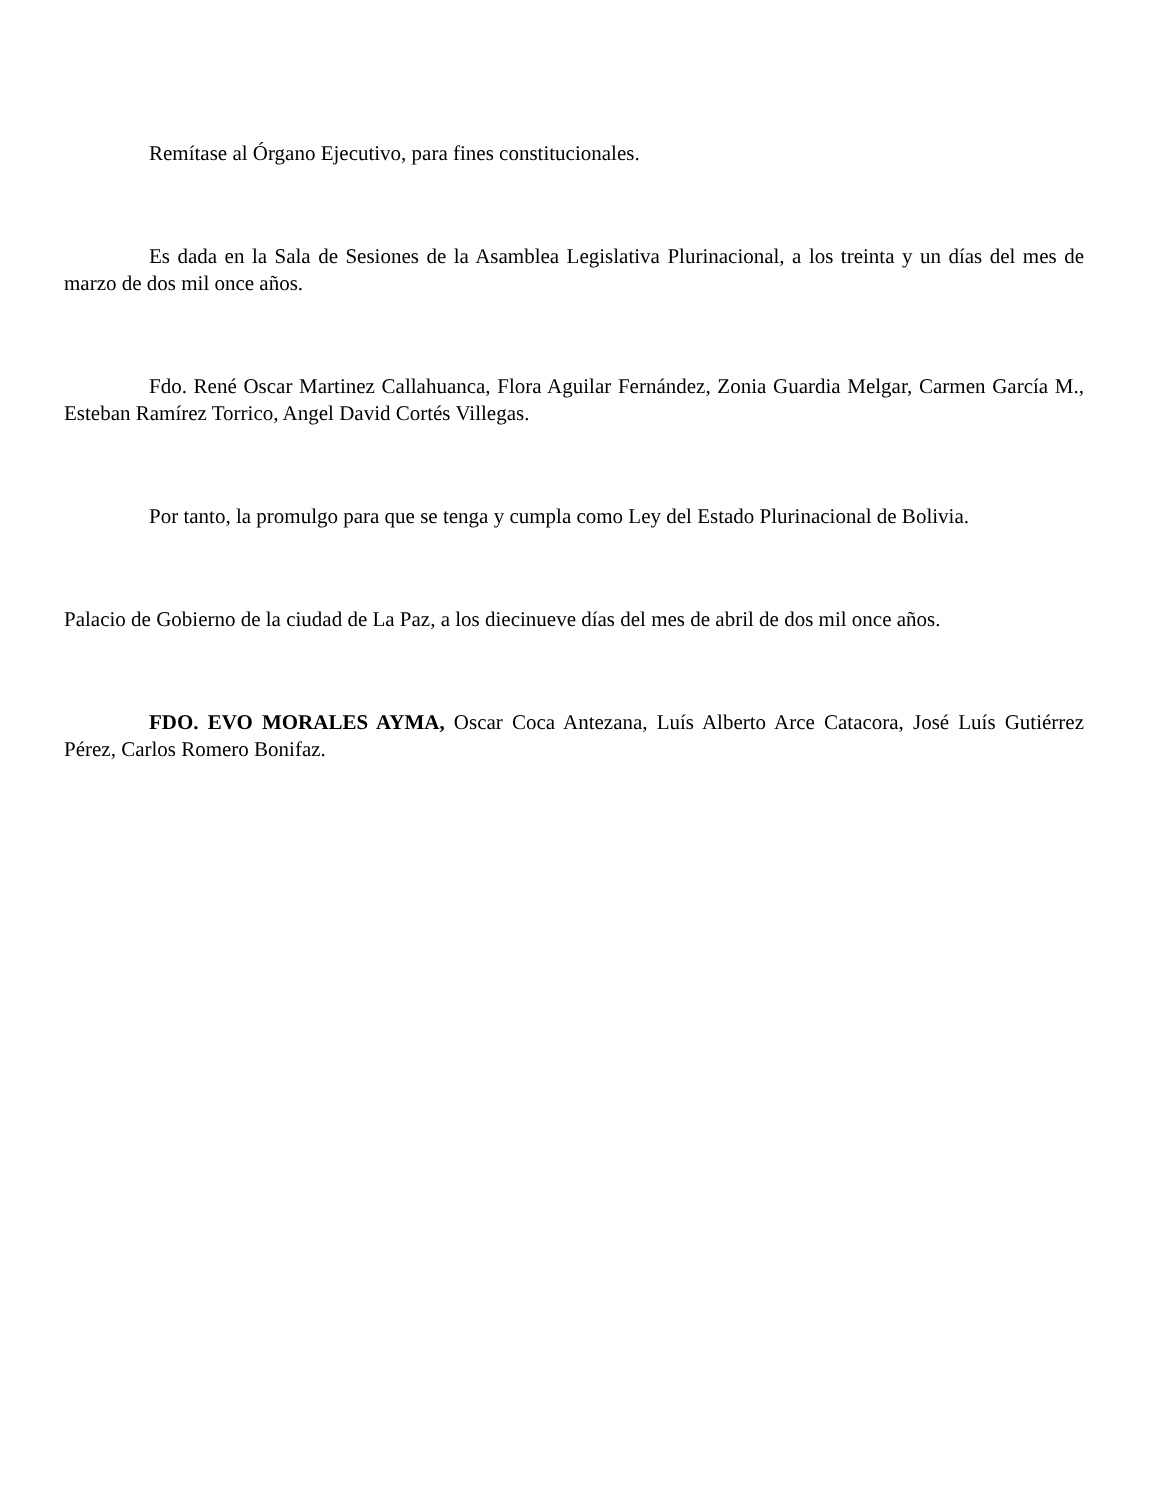Remítase al Órgano Ejecutivo, para fines constitucionales.
Es dada en la Sala de Sesiones de la Asamblea Legislativa Plurinacional, a los treinta y un días del mes de marzo de dos mil once años.
Fdo. René Oscar Martinez Callahuanca, Flora Aguilar Fernández, Zonia Guardia Melgar, Carmen García M., Esteban Ramírez Torrico, Angel David Cortés Villegas.
Por tanto, la promulgo para que se tenga y cumpla como Ley del Estado Plurinacional de Bolivia.
Palacio de Gobierno de la ciudad de La Paz, a los diecinueve días del mes de abril de dos mil once años.
FDO. EVO MORALES AYMA, Oscar Coca Antezana, Luís Alberto Arce Catacora, José Luís Gutiérrez Pérez, Carlos Romero Bonifaz.